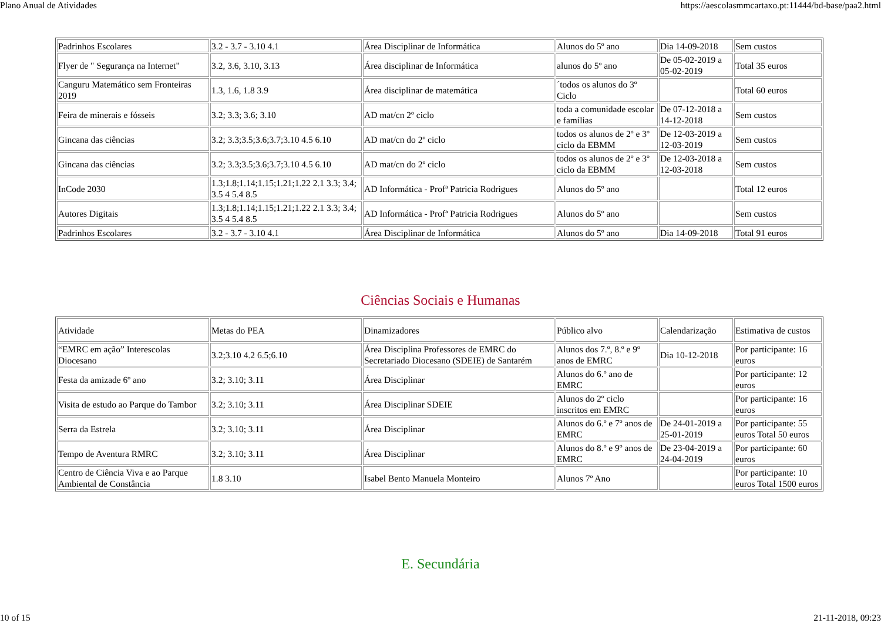Plano Anual de Atividades https://aescolasmmcartaxo.pt:11444/bd-base/paa2.html
| Padrinhos Escolares | 3.2 - 3.7 - 3.10 4.1 | Área Disciplinar de Informática | Alunos do 5º ano | Dia 14-09-2018 | Sem custos |
| Flyer de " Segurança na Internet" | 3.2, 3.6, 3.10, 3.13 | Área disciplinar de Informática | alunos do 5º ano | De 05-02-2019 a 05-02-2019 | Total 35 euros |
| Canguru Matemático sem Fronteiras 2019 | 1.3, 1.6, 1.8 3.9 | Área disciplinar de matemática | ´todos os alunos do 3º Ciclo | | Total 60 euros |
| Feira de minerais e fósseis | 3.2; 3.3; 3.6; 3.10 | AD mat/cn 2º ciclo | toda a comunidade escolar e famílias | De 07-12-2018 a 14-12-2018 | Sem custos |
| Gincana das ciências | 3.2; 3.3;3.5;3.6;3.7;3.10 4.5 6.10 | AD mat/cn do 2º ciclo | todos os alunos de 2º e 3º ciclo da EBMM | De 12-03-2019 a 12-03-2019 | Sem custos |
| Gincana das ciências | 3.2; 3.3;3.5;3.6;3.7;3.10 4.5 6.10 | AD mat/cn do 2º ciclo | todos os alunos de 2º e 3º ciclo da EBMM | De 12-03-2018 a 12-03-2018 | Sem custos |
| InCode 2030 | 1.3;1.8;1.14;1.15;1.21;1.22 2.1 3.3; 3.4; 3.5 4 5.4 8.5 | AD Informática - Profª Patricia Rodrigues | Alunos do 5º ano | | Total 12 euros |
| Autores Digitais | 1.3;1.8;1.14;1.15;1.21;1.22 2.1 3.3; 3.4; 3.5 4 5.4 8.5 | AD Informática - Profª Patricia Rodrigues | Alunos do 5º ano | | Sem custos |
| Padrinhos Escolares | 3.2 - 3.7 - 3.10 4.1 | Área Disciplinar de Informática | Alunos do 5º ano | Dia 14-09-2018 | Total 91 euros |
Ciências Sociais e Humanas
| Atividade | Metas do PEA | Dinamizadores | Público alvo | Calendarização | Estimativa de custos |
| “EMRC em ação” Interescolas Diocesano | 3.2;3.10 4.2 6.5;6.10 | Área Disciplina Professores de EMRC do Secretariado Diocesano (SDEIE) de Santarém | Alunos dos 7.º, 8.º e 9º anos de EMRC | Dia 10-12-2018 | Por participante: 16 euros |
| Festa da amizade 6º ano | 3.2; 3.10; 3.11 | Área Disciplinar | Alunos do 6.º ano de EMRC | | Por participante: 12 euros |
| Visita de estudo ao Parque do Tambor | 3.2; 3.10; 3.11 | Área Disciplinar SDEIE | Alunos do 2º ciclo inscritos em EMRC | | Por participante: 16 euros |
| Serra da Estrela | 3.2; 3.10; 3.11 | Área Disciplinar | Alunos do 6.º e 7º anos de EMRC | De 24-01-2019 a 25-01-2019 | Por participante: 55 euros Total 50 euros |
| Tempo de Aventura RMRC | 3.2; 3.10; 3.11 | Área Disciplinar | Alunos do 8.º e 9º anos de EMRC | De 23-04-2019 a 24-04-2019 | Por participante: 60 euros |
| Centro de Ciência Viva e ao Parque Ambiental de Constância | 1.8 3.10 | Isabel Bento Manuela Monteiro | Alunos 7º Ano | | Por participante: 10 euros Total 1500 euros |
E. Secundária
10 of 15 21-11-2018, 09:23